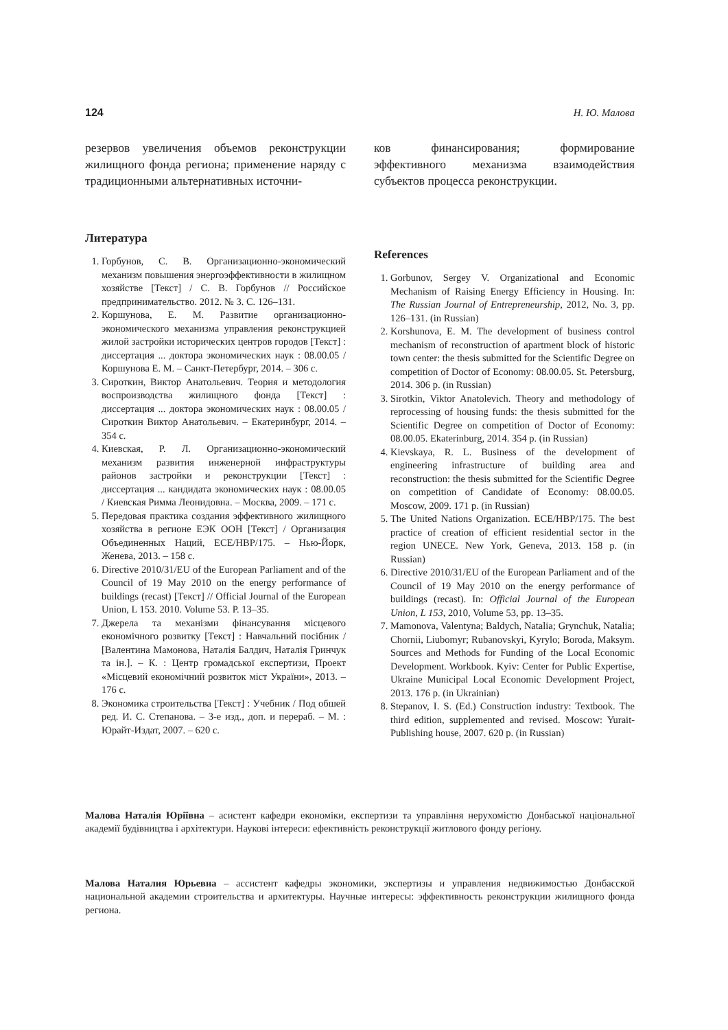124 Н. Ю. Малова
резервов увеличения объемов реконструкции жилищного фонда региона; применение наряду с традиционными альтернативных источни-
Литература
1. Горбунов, С. В. Организационно-экономический механизм повышения энергоэффективности в жилищном хозяйстве [Текст] / С. В. Горбунов // Российское предпринимательство. 2012. № 3. С. 126–131.
2. Коршунова, Е. М. Развитие организационно-экономического механизма управления реконструкцией жилой застройки исторических центров городов [Текст] : диссертация ... доктора экономических наук : 08.00.05 / Коршунова Е. М. – Санкт-Петербург, 2014. – 306 с.
3. Сироткин, Виктор Анатольевич. Теория и методология воспроизводства жилищного фонда [Текст] : диссертация ... доктора экономических наук : 08.00.05 / Сироткин Виктор Анатольевич. – Екатеринбург, 2014. – 354 с.
4. Киевская, Р. Л. Организационно-экономический механизм развития инженерной инфраструктуры районов застройки и реконструкции [Текст] : диссертация ... кандидата экономических наук : 08.00.05 / Киевская Римма Леонидовна. – Москва, 2009. – 171 с.
5. Передовая практика создания эффективного жилищного хозяйства в регионе ЕЭК ООН [Текст] / Организация Объединенных Наций, ECE/HBP/175. – Нью-Йорк, Женева, 2013. – 158 с.
6. Directive 2010/31/EU of the European Parliament and of the Council of 19 May 2010 on the energy performance of buildings (recast) [Текст] // Official Journal of the European Union, L 153. 2010. Volume 53. P. 13–35.
7. Джерела та механізми фінансування місцевого економічного розвитку [Текст] : Навчальний посібник / [Валентина Мамонова, Наталія Балдич, Наталія Гринчук та ін.]. – К. : Центр громадської експертизи, Проект «Місцевий економічний розвиток міст України», 2013. – 176 с.
8. Экономика строительства [Текст] : Учебник / Под обшей ред. И. С. Степанова. – 3-е изд., доп. и перераб. – М. : Юрайт-Издат, 2007. – 620 с.
ков финансирования; формирование эффективного механизма взаимодействия субъектов процесса реконструкции.
References
1. Gorbunov, Sergey V. Organizational and Economic Mechanism of Raising Energy Efficiency in Housing. In: The Russian Journal of Entrepreneurship, 2012, No. 3, pp. 126–131. (in Russian)
2. Korshunova, E. M. The development of business control mechanism of reconstruction of apartment block of historic town center: the thesis submitted for the Scientific Degree on competition of Doctor of Economy: 08.00.05. St. Petersburg, 2014. 306 p. (in Russian)
3. Sirotkin, Viktor Anatolevich. Theory and methodology of reprocessing of housing funds: the thesis submitted for the Scientific Degree on competition of Doctor of Economy: 08.00.05. Ekaterinburg, 2014. 354 p. (in Russian)
4. Kievskaya, R. L. Business of the development of engineering infrastructure of building area and reconstruction: the thesis submitted for the Scientific Degree on competition of Candidate of Economy: 08.00.05. Moscow, 2009. 171 p. (in Russian)
5. The United Nations Organization. ECE/HBP/175. The best practice of creation of efficient residential sector in the region UNECE. New York, Geneva, 2013. 158 p. (in Russian)
6. Directive 2010/31/EU of the European Parliament and of the Council of 19 May 2010 on the energy performance of buildings (recast). In: Official Journal of the European Union, L 153, 2010, Volume 53, pp. 13–35.
7. Mamonova, Valentyna; Baldych, Natalia; Grynchuk, Natalia; Chornii, Liubomyr; Rubanovskyi, Kyrylo; Boroda, Maksym. Sources and Methods for Funding of the Local Economic Development. Workbook. Kyiv: Center for Public Expertise, Ukraine Municipal Local Economic Development Project, 2013. 176 p. (in Ukrainian)
8. Stepanov, I. S. (Ed.) Construction industry: Textbook. The third edition, supplemented and revised. Moscow: Yurait-Publishing house, 2007. 620 p. (in Russian)
Малова Наталія Юріївна – асистент кафедри економіки, експертизи та управління нерухомістю Донбаської національної академії будівництва і архітектури. Наукові інтереси: ефективність реконструкції житлового фонду регіону.
Малова Наталия Юрьевна – ассистент кафедры экономики, экспертизы и управления недвижимостью Донбасской национальной академии строительства и архитектуры. Научные интересы: эффективность реконструкции жилищного фонда региона.